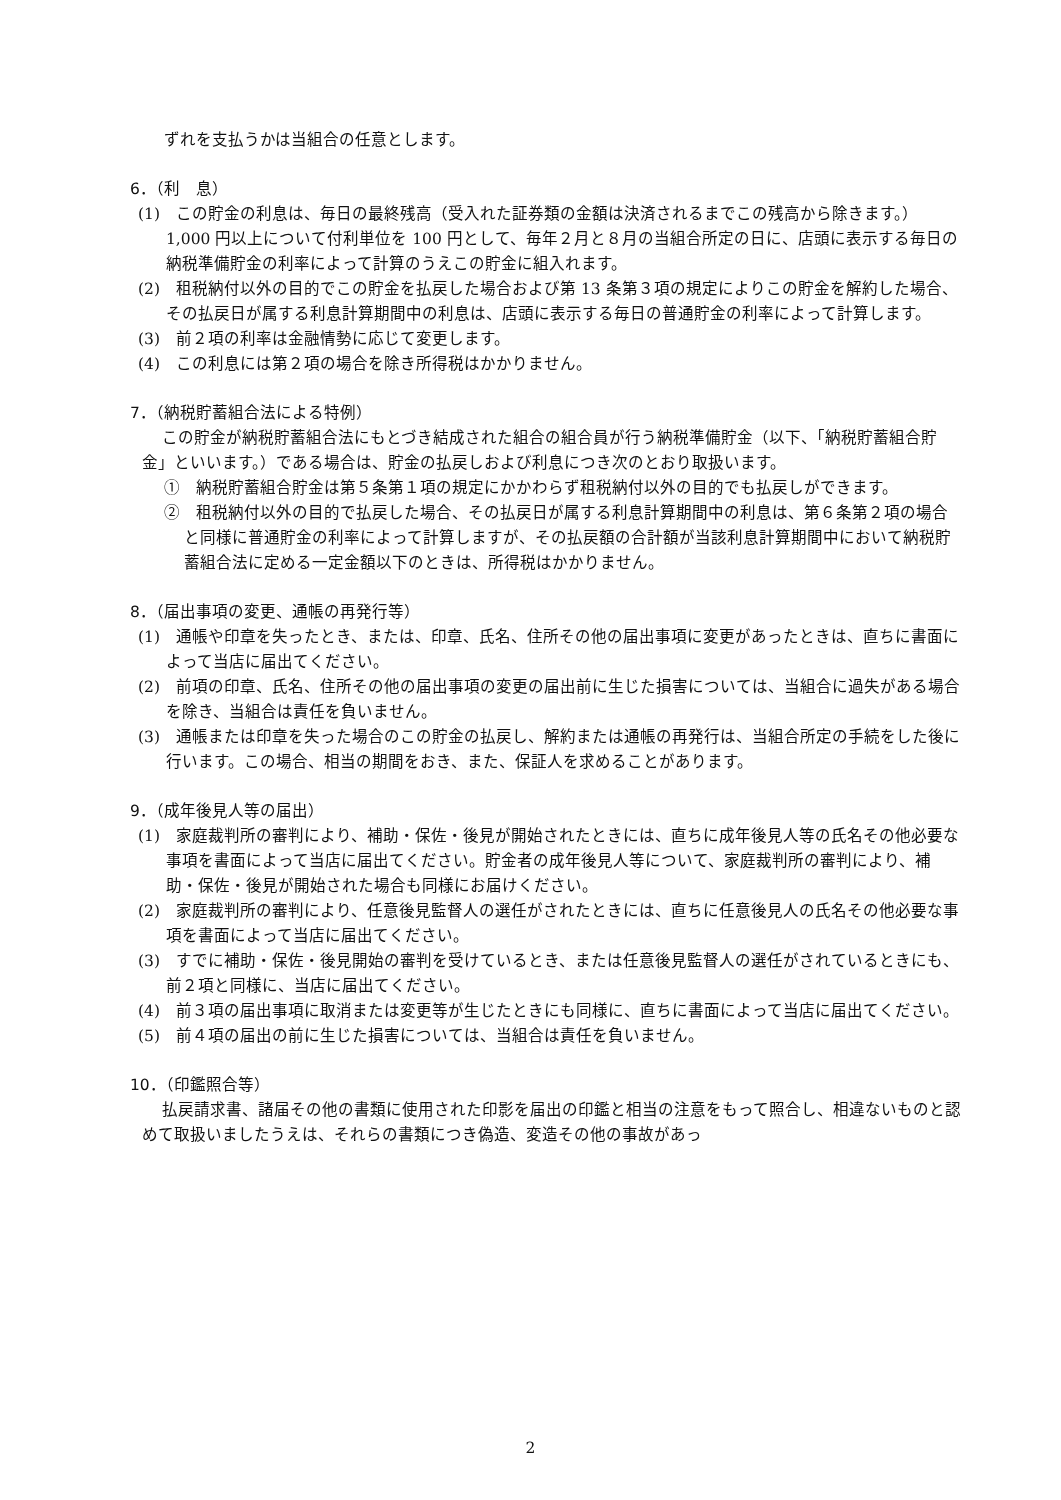ずれを支払うかは当組合の任意とします。
6．（利　息）
(1)　この貯金の利息は、毎日の最終残高（受入れた証券類の金額は決済されるまでこの残高から除きます。）1,000 円以上について付利単位を 100 円として、毎年２月と８月の当組合所定の日に、店頭に表示する毎日の納税準備貯金の利率によって計算のうえこの貯金に組入れます。
(2)　租税納付以外の目的でこの貯金を払戻した場合および第 13 条第３項の規定によりこの貯金を解約した場合、その払戻日が属する利息計算期間中の利息は、店頭に表示する毎日の普通貯金の利率によって計算します。
(3)　前２項の利率は金融情勢に応じて変更します。
(4)　この利息には第２項の場合を除き所得税はかかりません。
7．（納税貯蓄組合法による特例）
この貯金が納税貯蓄組合法にもとづき結成された組合の組合員が行う納税準備貯金（以下、「納税貯蓄組合貯金」といいます。）である場合は、貯金の払戻しおよび利息につき次のとおり取扱います。
①　納税貯蓄組合貯金は第５条第１項の規定にかかわらず租税納付以外の目的でも払戻しができます。
②　租税納付以外の目的で払戻した場合、その払戻日が属する利息計算期間中の利息は、第６条第２項の場合と同様に普通貯金の利率によって計算しますが、その払戻額の合計額が当該利息計算期間中において納税貯蓄組合法に定める一定金額以下のときは、所得税はかかりません。
8．（届出事項の変更、通帳の再発行等）
(1)　通帳や印章を失ったとき、または、印章、氏名、住所その他の届出事項に変更があったときは、直ちに書面によって当店に届出てください。
(2)　前項の印章、氏名、住所その他の届出事項の変更の届出前に生じた損害については、当組合に過失がある場合を除き、当組合は責任を負いません。
(3)　通帳または印章を失った場合のこの貯金の払戻し、解約または通帳の再発行は、当組合所定の手続をした後に行います。この場合、相当の期間をおき、また、保証人を求めることがあります。
9．（成年後見人等の届出）
(1)　家庭裁判所の審判により、補助・保佐・後見が開始されたときには、直ちに成年後見人等の氏名その他必要な事項を書面によって当店に届出てください。貯金者の成年後見人等について、家庭裁判所の審判により、補助・保佐・後見が開始された場合も同様にお届けください。
(2)　家庭裁判所の審判により、任意後見監督人の選任がされたときには、直ちに任意後見人の氏名その他必要な事項を書面によって当店に届出てください。
(3)　すでに補助・保佐・後見開始の審判を受けているとき、または任意後見監督人の選任がされているときにも、前２項と同様に、当店に届出てください。
(4)　前３項の届出事項に取消または変更等が生じたときにも同様に、直ちに書面によって当店に届出てください。
(5)　前４項の届出の前に生じた損害については、当組合は責任を負いません。
10．（印鑑照合等）
払戻請求書、諸届その他の書類に使用された印影を届出の印鑑と相当の注意をもって照合し、相違ないものと認めて取扱いましたうえは、それらの書類につき偽造、変造その他の事故があっ
2